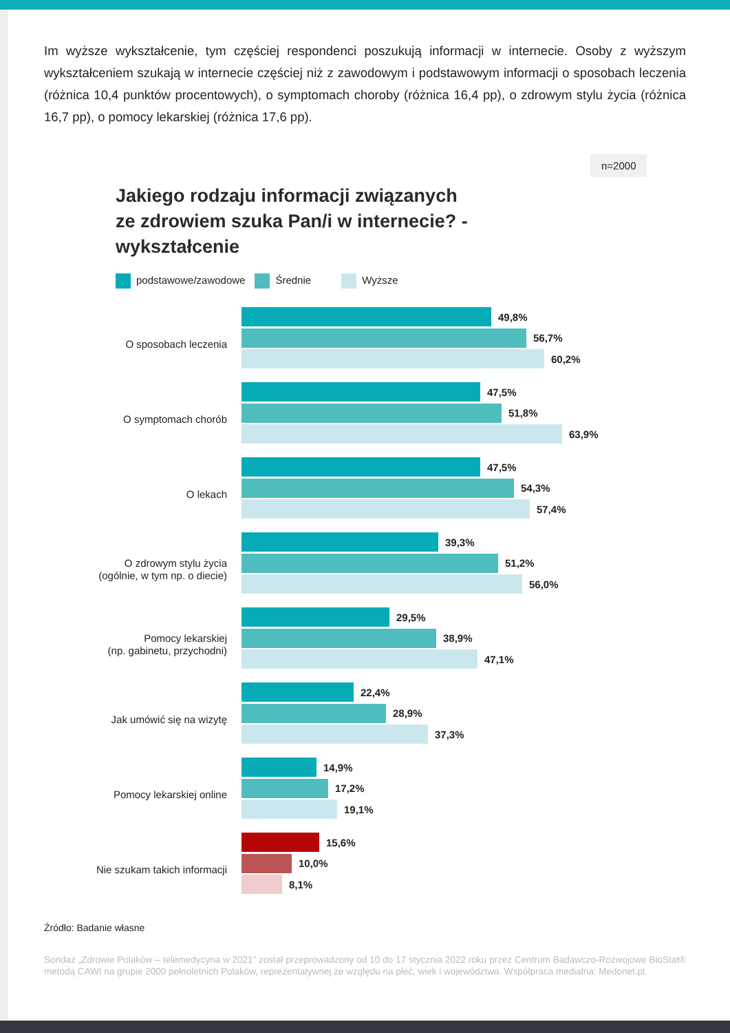Im wyższe wykształcenie, tym częściej respondenci poszukują informacji w internecie. Osoby z wyższym wykształceniem szukają w internecie częściej niż z zawodowym i podstawowym informacji o sposobach leczenia (różnica 10,4 punktów procentowych), o symptomach choroby (różnica 16,4 pp), o zdrowym stylu życia (różnica 16,7 pp), o pomocy lekarskiej (różnica 17,6 pp).
Jakiego rodzaju informacji związanych ze zdrowiem szuka Pan/i w internecie? - wykształcenie
n=2000
podstawowe/zawodowe Średnie Wyższe
O sposobach leczenia
49,8%
56,7%
60,2%
O symptomach chorób
47,5%
51,8%
63,9%
O lekach
47,5%
54,3%
57,4%
O zdrowym stylu życia
(ogólnie, w tym np. o diecie)
39,3%
51,2%
56,0%
Pomocy lekarskiej
(np. gabinetu, przychodni)
29,5%
38,9%
47,1%
Jak umówić się na wizytę
22,4%
28,9%
37,3%
Pomocy lekarskiej online
14,9%
17,2%
19,1%
Nie szukam takich informacji
15,6%
10,0%
8,1%
Źródło: Badanie własne
Sondaż „Zdrowie Polaków – telemedycyna w 2021” został przeprowadzony od 10 do 17 stycznia 2022 roku przez Centrum Badawczo-Rozwojowe BioStat® metodą CAWI na grupie 2000 pełnoletnich Polaków, reprezentatywnej ze względu na płeć, wiek i województwo. Współpraca medialna: Medonet.pl.